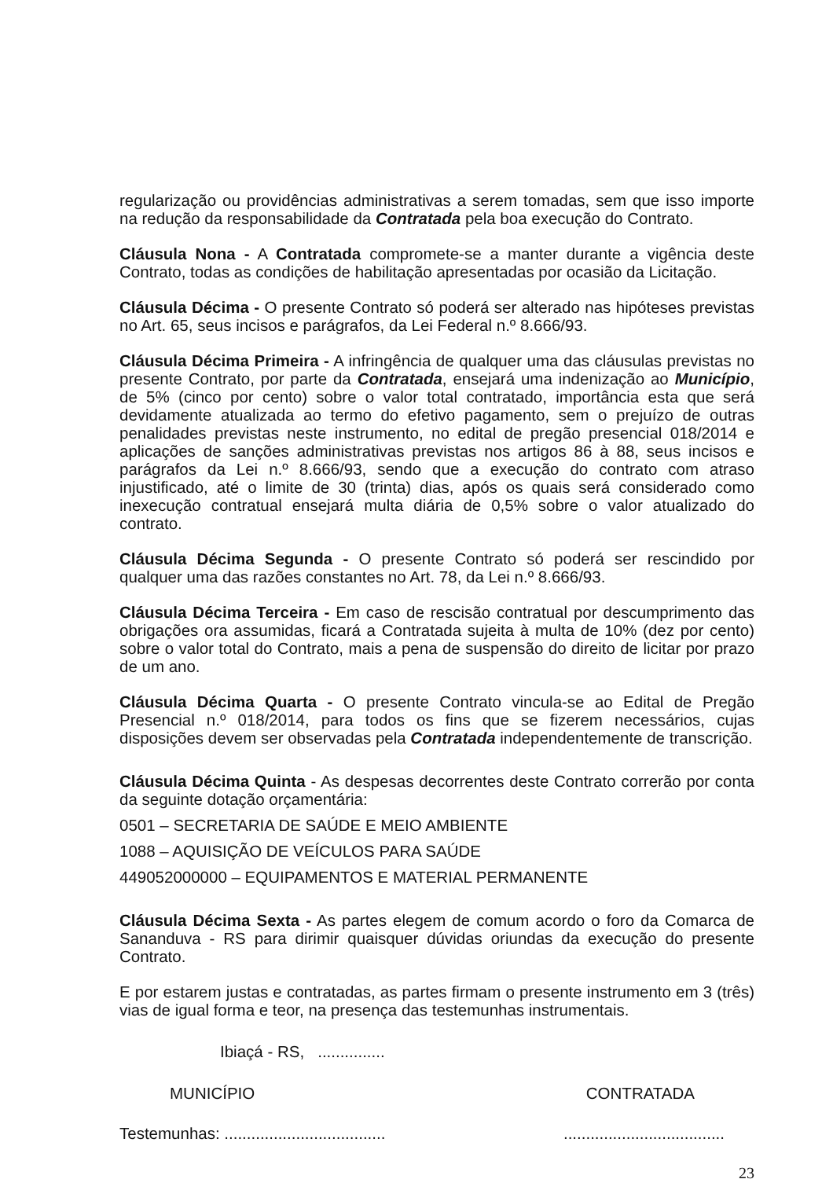regularização ou providências administrativas a serem tomadas, sem que isso importe na redução da responsabilidade da Contratada pela boa execução do Contrato.
Cláusula Nona - A Contratada compromete-se a manter durante a vigência deste Contrato, todas as condições de habilitação apresentadas por ocasião da Licitação.
Cláusula Décima - O presente Contrato só poderá ser alterado nas hipóteses previstas no Art. 65, seus incisos e parágrafos, da Lei Federal n.º 8.666/93.
Cláusula Décima Primeira - A infringência de qualquer uma das cláusulas previstas no presente Contrato, por parte da Contratada, ensejará uma indenização ao Município, de 5% (cinco por cento) sobre o valor total contratado, importância esta que será devidamente atualizada ao termo do efetivo pagamento, sem o prejuízo de outras penalidades previstas neste instrumento, no edital de pregão presencial 018/2014 e aplicações de sanções administrativas previstas nos artigos 86 à 88, seus incisos e parágrafos da Lei n.º 8.666/93, sendo que a execução do contrato com atraso injustificado, até o limite de 30 (trinta) dias, após os quais será considerado como inexecução contratual ensejará multa diária de 0,5% sobre o valor atualizado do contrato.
Cláusula Décima Segunda - O presente Contrato só poderá ser rescindido por qualquer uma das razões constantes no Art. 78, da Lei n.º 8.666/93.
Cláusula Décima Terceira - Em caso de rescisão contratual por descumprimento das obrigações ora assumidas, ficará a Contratada sujeita à multa de 10% (dez por cento) sobre o valor total do Contrato, mais a pena de suspensão do direito de licitar por prazo de um ano.
Cláusula Décima Quarta - O presente Contrato vincula-se ao Edital de Pregão Presencial n.º 018/2014, para todos os fins que se fizerem necessários, cujas disposições devem ser observadas pela Contratada independentemente de transcrição.
Cláusula Décima Quinta - As despesas decorrentes deste Contrato correrão por conta da seguinte dotação orçamentária:
0501 – SECRETARIA DE SAÚDE E MEIO AMBIENTE
1088 – AQUISIÇÃO DE VEÍCULOS PARA SAÚDE
449052000000 – EQUIPAMENTOS E MATERIAL PERMANENTE
Cláusula Décima Sexta - As partes elegem de comum acordo o foro da Comarca de Sananduva - RS para dirimir quaisquer dúvidas oriundas da execução do presente Contrato.
E por estarem justas e contratadas, as partes firmam o presente instrumento em 3 (três) vias de igual forma e teor, na presença das testemunhas instrumentais.
Ibiaçá - RS, ...............
MUNICÍPIO CONTRATADA
Testemunhas: ........................................................................
23